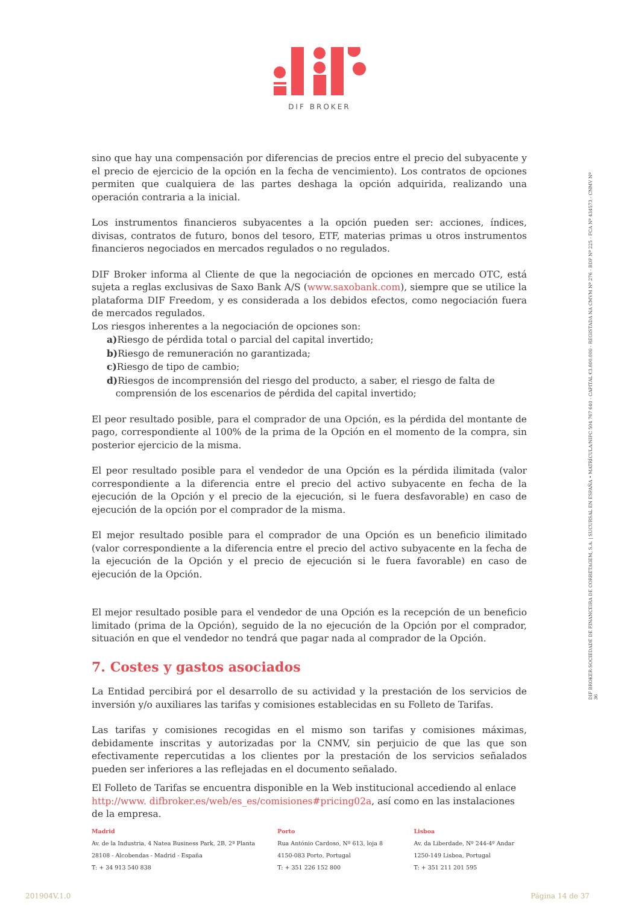DIF BROKER
sino que hay una compensación por diferencias de precios entre el precio del subyacente y el precio de ejercicio de la opción en la fecha de vencimiento). Los contratos de opciones permiten que cualquiera de las partes deshaga la opción adquirida, realizando una operación contraria a la inicial.
Los instrumentos financieros subyacentes a la opción pueden ser: acciones, índices, divisas, contratos de futuro, bonos del tesoro, ETF, materias primas u otros instrumentos financieros negociados en mercados regulados o no regulados.
DIF Broker informa al Cliente de que la negociación de opciones en mercado OTC, está sujeta a reglas exclusivas de Saxo Bank A/S (www.saxobank.com), siempre que se utilice la plataforma DIF Freedom, y es considerada a los debidos efectos, como negociación fuera de mercados regulados.
Los riesgos inherentes a la negociación de opciones son:
a) Riesgo de pérdida total o parcial del capital invertido;
b) Riesgo de remuneración no garantizada;
c) Riesgo de tipo de cambio;
d) Riesgos de incomprensión del riesgo del producto, a saber, el riesgo de falta de
comprensión de los escenarios de pérdida del capital invertido;
El peor resultado posible, para el comprador de una Opción, es la pérdida del montante de pago, correspondiente al 100% de la prima de la Opción en el momento de la compra, sin posterior ejercicio de la misma.
El peor resultado posible para el vendedor de una Opción es la pérdida ilimitada (valor correspondiente a la diferencia entre el precio del activo subyacente en fecha de la ejecución de la Opción y el precio de la ejecución, si le fuera desfavorable) en caso de ejecución de la opción por el comprador de la misma.
El mejor resultado posible para el comprador de una Opción es un beneficio ilimitado (valor correspondiente a la diferencia entre el precio del activo subyacente en la fecha de la ejecución de la Opción y el precio de ejecución si le fuera favorable) en caso de ejecución de la Opción.
El mejor resultado posible para el vendedor de una Opción es la recepción de un beneficio limitado (prima de la Opción), seguido de la no ejecución de la Opción por el comprador, situación en que el vendedor no tendrá que pagar nada al comprador de la Opción.
7. Costes y gastos asociados
La Entidad percibirá por el desarrollo de su actividad y la prestación de los servicios de inversión y/o auxiliares las tarifas y comisiones establecidas en su Folleto de Tarifas.
Las tarifas y comisiones recogidas en el mismo son tarifas y comisiones máximas, debidamente inscritas y autorizadas por la CNMV, sin perjuicio de que las que son efectivamente repercutidas a los clientes por la prestación de los servicios señalados pueden ser inferiores a las reflejadas en el documento señalado.
El Folleto de Tarifas se encuentra disponible en la Web institucional accediendo al enlace http://www. difbroker.es/web/es_es/comisiones#pricing02a, así como en las instalaciones de la empresa.
DIF BROKER-SOCIEDADE DE FINANCEIRA DE CORRETAGEM, S.A. | SUCURSAL EN ESPAÑA • MATRÍCULA/NIPC 504 767 640 - CAPITAL €3.800.000 - REGISTADA NA CMVM Nº 276 - BDP Nº 225 - FCA Nº 434573 - CNMV Nº 36
Madrid
Av. de la Industria, 4 Natea Business Park, 2B, 2ª Planta
28108 - Alcobendas - Madrid - España
T: + 34 913 540 838
Porto
Rua António Cardoso, Nº 613, loja 8
4150-083 Porto, Portugal
T: + 351 226 152 800
Lisboa
Av. da Liberdade, Nº 244-4º Andar
1250-149 Lisboa, Portugal
T: + 351 211 201 595
201904V.1.0 Página 14 de 37